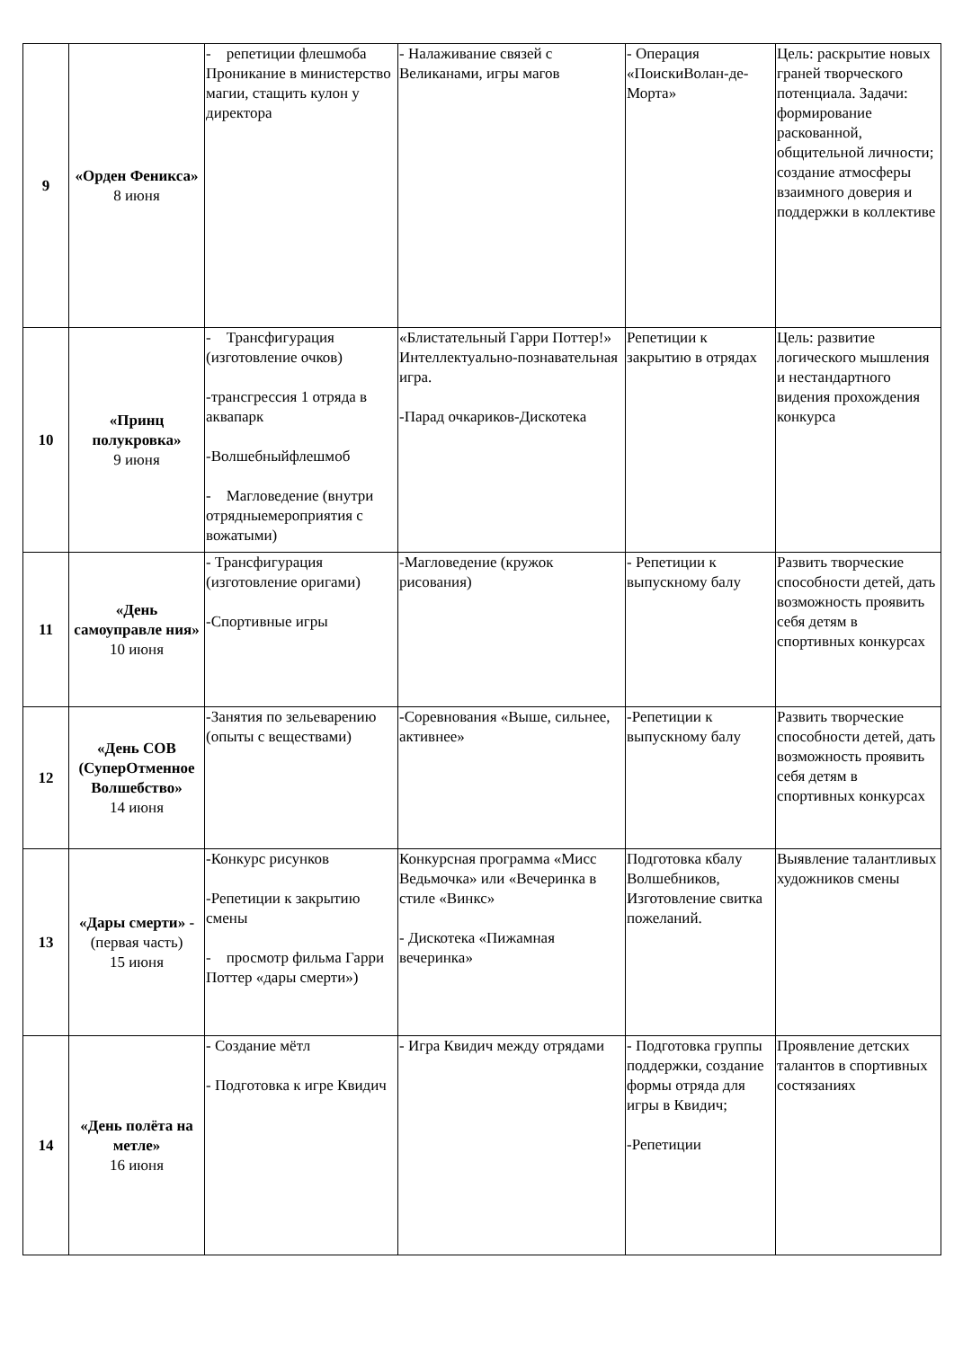| 9 | «Орден Феникса» 8 июня | - репетиции флешмоба Проникание в министерство магии, стащить кулон у директора | - Налаживание связей с Великанами, игры магов | - Операция «ПоискиВолан-де-Морта» | Цель: раскрытие новых граней творческого потенциала. Задачи: формирование раскованной, общительной личности; создание атмосферы взаимного доверия и поддержки в коллективе |
| 10 | «Принц полукровка» 9 июня | - Трансфигурация (изготовление очков) -трансгрессия 1 отряда в аквапарк -Волшебныйфлешмоб - Магловедение (внутри отрядныемероприятия с вожатыми) | «Блистательный Гарри Поттер!» Интеллектуально-познавательная игра. -Парад очкариков-Дискотека | Репетиции к закрытию в отрядах | Цель: развитие логического мышления и нестандартного видения прохождения конкурса |
| 11 | «День самоуправле ния» 10 июня | - Трансфигурация (изготовление оригами) -Спортивные игры | -Магловедение (кружок рисования) | - Репетиции к выпускному балу | Развить творческие способности детей, дать возможность проявить себя детям в спортивных конкурсах |
| 12 | «День СОВ (СуперОтменное Волшебство» 14 июня | -Занятия по зельеварению (опыты с веществами) | -Соревнования «Выше, сильнее, активнее» | -Репетиции к выпускному балу | Развить творческие способности детей, дать возможность проявить себя детям в спортивных конкурсах |
| 13 | «Дары смерти» - (первая часть) 15 июня | -Конкурс рисунков -Репетиции к закрытию смены - просмотр фильма Гарри Поттер «дары смерти») | Конкурсная программа «Мисс Ведьмочка» или «Вечеринка в стиле «Винкс» - Дискотека «Пижамная вечеринка» | Подготовка кбалу Волшебников, Изготовление свитка пожеланий. | Выявление талантливых художников смены |
| 14 | «День полёта на метле» 16 июня | - Создание мётл - Подготовка к игре Квидич | - Игра Квидич между отрядами | - Подготовка группы поддержки, создание формы отряда для игры в Квидич; -Репетиции | Проявление детских талантов в спортивных состязаниях |